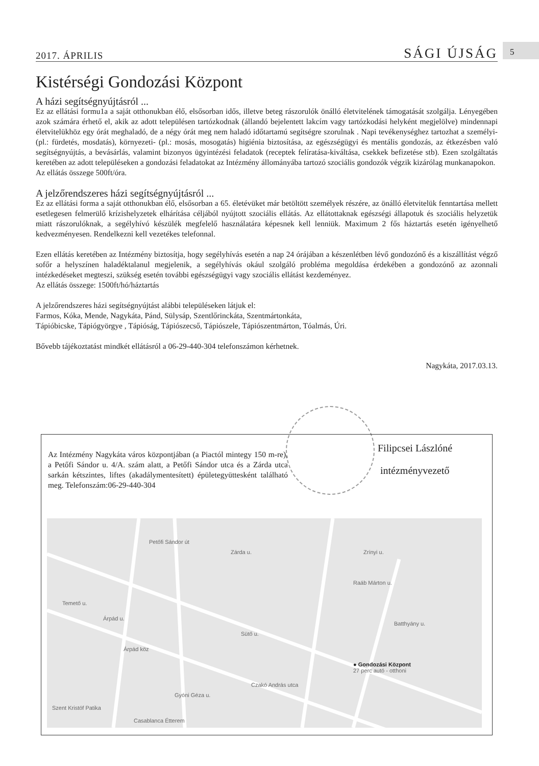2017. ÁPRILIS SÁGI ÚJSÁG 5
Kistérségi Gondozási Központ
A házi segítségnyújtásról ...
Ez az ellátási formu1a a saját otthonukban élő, elsősorban idős, illetve beteg rászorulók önálló életvitelének támogatását szolgálja. Lényegében azok számára érhető el, akik az adott településen tartózkodnak (állandó bejelentett lakcím vagy tartózkodási helyként megjelölve) mindennapi életvitelükhöz egy órát meghaladó, de a négy órát meg nem haladó időtartamú segítségre szorulnak . Napi tevékenységhez tartozhat a személyi- (pl.: fürdetés, mosdatás), környezeti- (pl.: mosás, mosogatás) higiénia biztosítása, az egészségügyi és mentális gondozás, az étkezésben való segítségnyújtás, a bevásárlás, valamint bizonyos ügyintézési feladatok (receptek felíratása-kiváltása, csekkek befizetése stb). Ezen szolgáltatás keretében az adott településeken a gondozási feladatokat az Intézmény állományába tartozó szociális gondozók végzik kizárólag munkanapokon.
Az ellátás összege 500ft/óra.
A jelzőrendszeres házi segítségnyújtásról ...
Ez az ellátási forma a saját otthonukban élő, elsősorban a 65. életévüket már betöltött személyek részére, az önálló életvitelük fenntartása mellett esetlegesen felmerülő krízishelyzetek elhárítása céljából nyújtott szociális ellátás. Az ellátottaknak egészségi állapotuk és szociális helyzetük miatt rászorulóknak, a segélyhívó készülék megfelelő használatára képesnek kell lenniük. Maximum 2 fős háztartás esetén igényelhető kedvezményesen. Rendelkezni kell vezetékes telefonnal.
Ezen ellátás keretében az Intézmény biztosítja, hogy segélyhívás esetén a nap 24 órájában a készenlétben lévő gondozónő és a kiszállítást végző sofőr a helyszínen haladéktalanul megjelenik, a segélyhívás okául szolgáló probléma megoldása érdekében a gondozónő az azonnali intézkedéseket megteszi, szükség esetén további egészségügyi vagy szociális ellátást kezdeményez.
Az ellátás összege: 1500ft/hó/háztartás
A jelzőrendszeres házi segítségnyújtást alábbi településeken látjuk el:
Farmos, Kóka, Mende, Nagykáta, Pánd, Sülysáp, Szentlőrinckáta, Szentmártonkáta,
Tápióbicske, Tápiógyörgye , Tápióság, Tápiószecső, Tápiószele, Tápiószentmárton, Tóalmás, Úri.
Bővebb tájékoztatást mindkét ellátásról a 06-29-440-304 telefonszámon kérhetnek.
Nagykáta, 2017.03.13.
Filipcsei Lászlóné
intézményvezető
Az Intézmény Nagykáta város központjában (a Piactól mintegy 150 m-re), a Petőfi Sándor u. 4/A. szám alatt, a Petőfi Sándor utca és a Zárda utca sarkán kétszintes, liftes (akadálymentesített) épületegyüttesként található meg. Telefonszám:06-29-440-304
Petőfi Sándor út
Zárda u.
Temető u.
Árpád u.
Sütő u.
Czakó András utca
Zrínyi u.
Batthyány u.
Raáb Márton u.
Gyóni Géza u.
Árpád köz
● Gondozási Központ
27 perc autó - otthoni
Szent Kristóf Patika
Casablanca Étterem